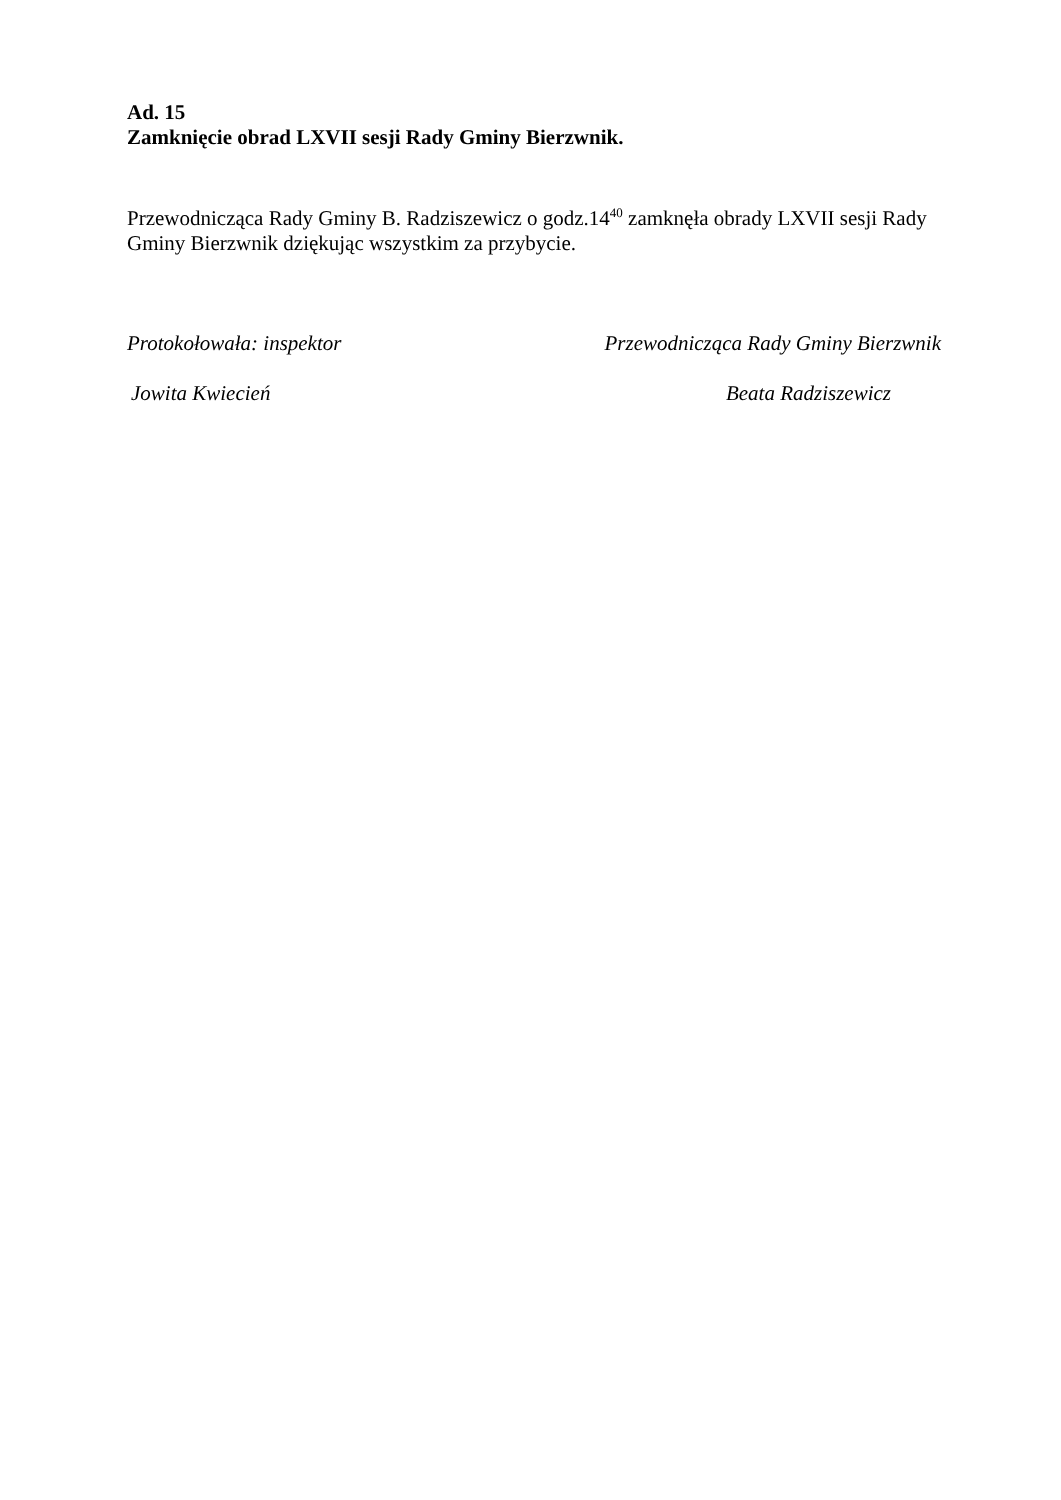Ad. 15
Zamknięcie obrad LXVII sesji Rady Gminy Bierzwnik.
Przewodnicząca Rady Gminy B. Radziszewicz o godz.14<sup>40</sup> zamknęła obrady LXVII sesji Rady Gminy Bierzwnik dziękując wszystkim za przybycie.
Protokołowała: inspektor Przewodnicząca Rady Gminy Bierzwnik
Jowita Kwiecień Beata Radziszewicz